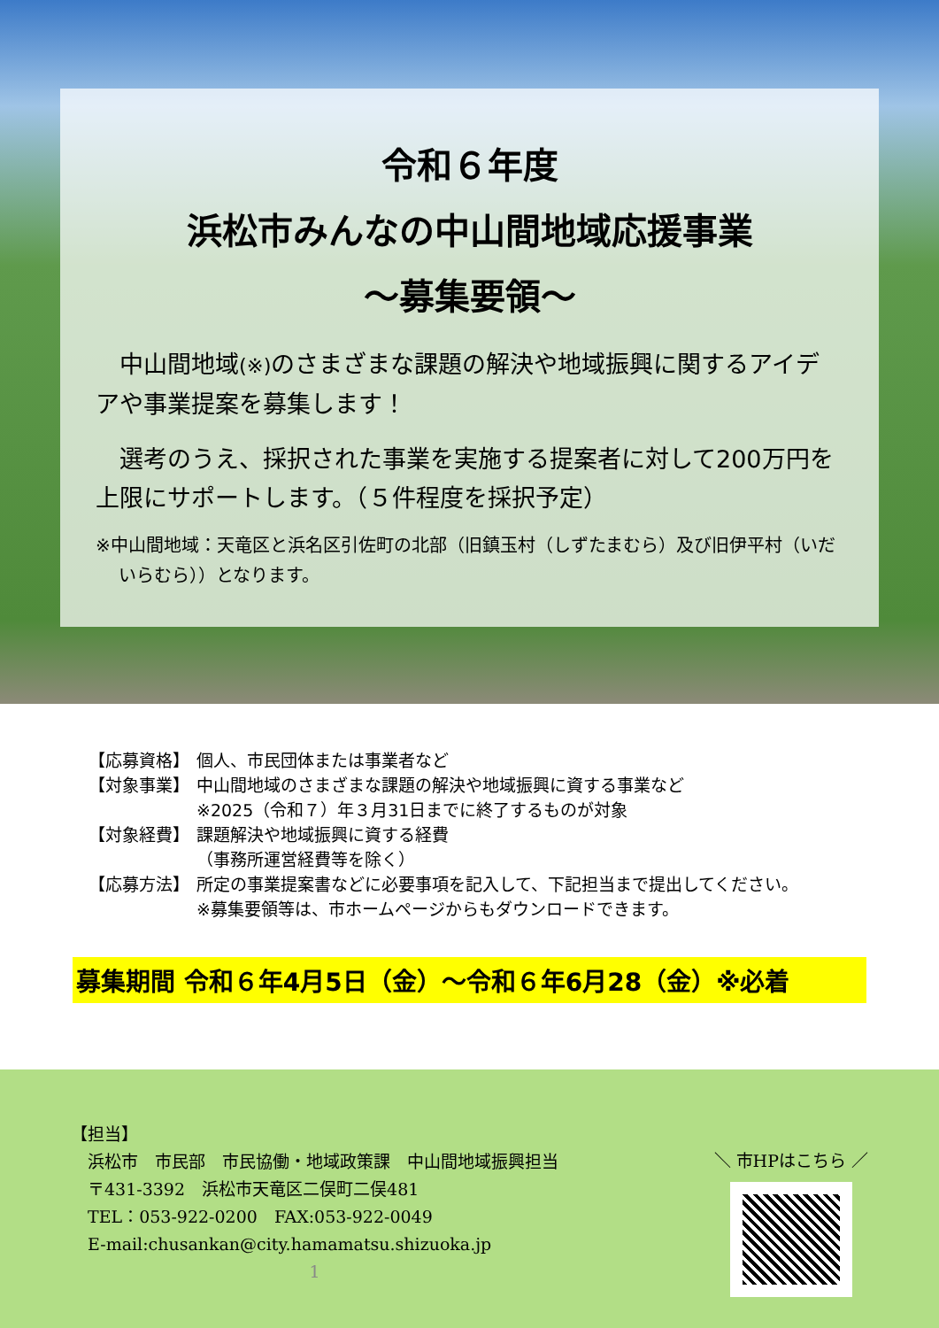令和６年度
浜松市みんなの中山間地域応援事業
～募集要領～
　中山間地域(※) のさまざまな課題の解決や地域振興に関するアイデアや事業提案を募集します！
　選考のうえ、採択された事業を実施する提案者に対して200万円を上限にサポートします。（５件程度を採択予定）
※中山間地域：天竜区と浜名区引佐町の北部（旧鎮玉村（しずたまむら）及び旧伊平村（いだいらむら））となります。
【応募資格】 個人、市民団体または事業者など
【対象事業】 中山間地域のさまざまな課題の解決や地域振興に資する事業など
※2025（令和７）年３月31日までに終了するものが対象
【対象経費】 課題解決や地域振興に資する経費
（事務所運営経費等を除く）
【応募方法】 所定の事業提案書などに必要事項を記入して、下記担当まで提出してください。
※募集要領等は、市ホームページからもダウンロードできます。
募集期間 令和６年4月5日（金）～令和６年6月28（金）※必着
【担当】
　浜松市　市民部　市民協働・地域政策課　中山間地域振興担当
　〒431-3392　浜松市天竜区二俣町二俣481
　TEL：053-922-0200　FAX:053-922-0049
　E-mail:chusankan@city.hamamatsu.shizuoka.jp
1
＼ 市HPはこちら ／